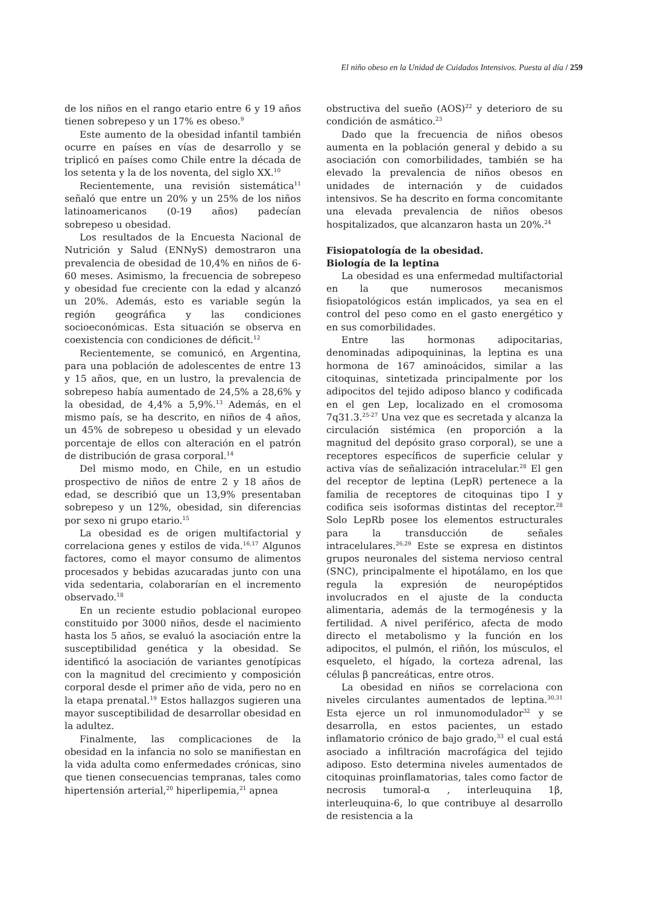El niño obeso en la Unidad de Cuidados Intensivos. Puesta al día / 259
de los niños en el rango etario entre 6 y 19 años tienen sobrepeso y un 17% es obeso.<sup>9</sup>
Este aumento de la obesidad infantil también ocurre en países en vías de desarrollo y se triplicó en países como Chile entre la década de los setenta y la de los noventa, del siglo XX.<sup>10</sup>
Recientemente, una revisión sistemática<sup>11</sup> señaló que entre un 20% y un 25% de los niños latinoamericanos (0-19 años) padecían sobrepeso u obesidad.
Los resultados de la Encuesta Nacional de Nutrición y Salud (ENNyS) demostraron una prevalencia de obesidad de 10,4% en niños de 6-60 meses. Asimismo, la frecuencia de sobrepeso y obesidad fue creciente con la edad y alcanzó un 20%. Además, esto es variable según la región geográfica y las condiciones socioeconómicas. Esta situación se observa en coexistencia con condiciones de déficit.<sup>12</sup>
Recientemente, se comunicó, en Argentina, para una población de adolescentes de entre 13 y 15 años, que, en un lustro, la prevalencia de sobrepeso había aumentado de 24,5% a 28,6% y la obesidad, de 4,4% a 5,9%.<sup>13</sup> Además, en el mismo país, se ha descrito, en niños de 4 años, un 45% de sobrepeso u obesidad y un elevado porcentaje de ellos con alteración en el patrón de distribución de grasa corporal.<sup>14</sup>
Del mismo modo, en Chile, en un estudio prospectivo de niños de entre 2 y 18 años de edad, se describió que un 13,9% presentaban sobrepeso y un 12%, obesidad, sin diferencias por sexo ni grupo etario.<sup>15</sup>
La obesidad es de origen multifactorial y correlaciona genes y estilos de vida.<sup>16,17</sup> Algunos factores, como el mayor consumo de alimentos procesados y bebidas azucaradas junto con una vida sedentaria, colaborarían en el incremento observado.<sup>18</sup>
En un reciente estudio poblacional europeo constituido por 3000 niños, desde el nacimiento hasta los 5 años, se evaluó la asociación entre la susceptibilidad genética y la obesidad. Se identificó la asociación de variantes genotípicas con la magnitud del crecimiento y composición corporal desde el primer año de vida, pero no en la etapa prenatal.<sup>19</sup> Estos hallazgos sugieren una mayor susceptibilidad de desarrollar obesidad en la adultez.
Finalmente, las complicaciones de la obesidad en la infancia no solo se manifiestan en la vida adulta como enfermedades crónicas, sino que tienen consecuencias tempranas, tales como hipertensión arterial,<sup>20</sup> hiperlipemia,<sup>21</sup> apnea
obstructiva del sueño (AOS)<sup>22</sup> y deterioro de su condición de asmático.<sup>23</sup>
Dado que la frecuencia de niños obesos aumenta en la población general y debido a su asociación con comorbilidades, también se ha elevado la prevalencia de niños obesos en unidades de internación y de cuidados intensivos. Se ha descrito en forma concomitante una elevada prevalencia de niños obesos hospitalizados, que alcanzaron hasta un 20%.<sup>24</sup>
Fisiopatología de la obesidad.
Biología de la leptina
La obesidad es una enfermedad multifactorial en la que numerosos mecanismos fisiopatológicos están implicados, ya sea en el control del peso como en el gasto energético y en sus comorbilidades.
Entre las hormonas adipocitarias, denominadas adipoquininas, la leptina es una hormona de 167 aminoácidos, similar a las citoquinas, sintetizada principalmente por los adipocitos del tejido adiposo blanco y codificada en el gen Lep, localizado en el cromosoma 7q31.3.<sup>25-27</sup> Una vez que es secretada y alcanza la circulación sistémica (en proporción a la magnitud del depósito graso corporal), se une a receptores específicos de superficie celular y activa vías de señalización intracelular.<sup>28</sup> El gen del receptor de leptina (LepR) pertenece a la familia de receptores de citoquinas tipo I y codifica seis isoformas distintas del receptor.<sup>28</sup> Solo LepRb posee los elementos estructurales para la transducción de señales intracelulares.<sup>26,29</sup> Este se expresa en distintos grupos neuronales del sistema nervioso central (SNC), principalmente el hipotálamo, en los que regula la expresión de neuropéptidos involucrados en el ajuste de la conducta alimentaria, además de la termogénesis y la fertilidad. A nivel periférico, afecta de modo directo el metabolismo y la función en los adipocitos, el pulmón, el riñón, los músculos, el esqueleto, el hígado, la corteza adrenal, las células β pancreáticas, entre otros.
La obesidad en niños se correlaciona con niveles circulantes aumentados de leptina.<sup>30,31</sup> Esta ejerce un rol inmunomodulador<sup>32</sup> y se desarrolla, en estos pacientes, un estado inflamatorio crónico de bajo grado,<sup>33</sup> el cual está asociado a infiltración macrofágica del tejido adiposo. Esto determina niveles aumentados de citoquinas proinflamatorias, tales como factor de necrosis tumoral-α , interleuquina 1β, interleuquina-6, lo que contribuye al desarrollo de resistencia a la